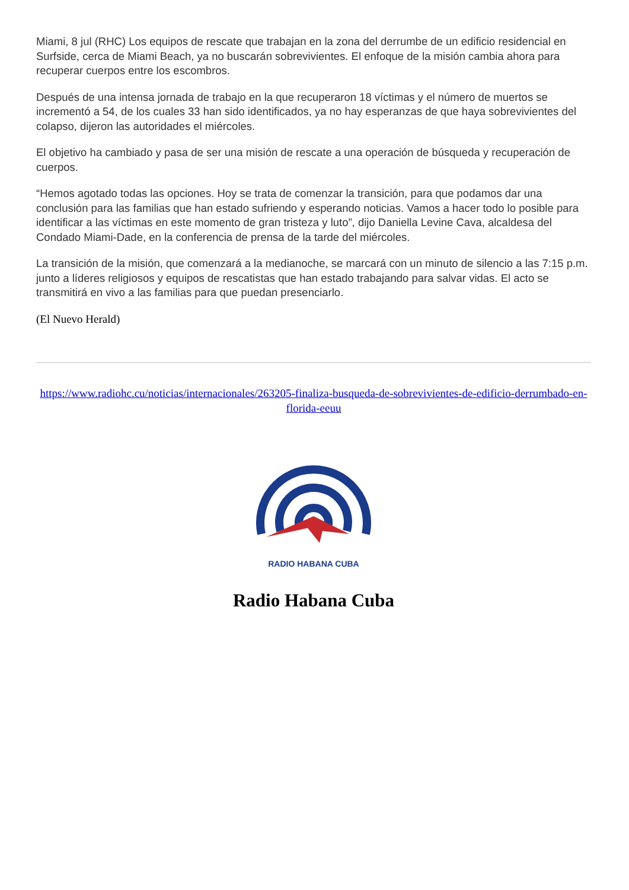Miami, 8 jul (RHC) Los equipos de rescate que trabajan en la zona del derrumbe de un edificio residencial en Surfside, cerca de Miami Beach, ya no buscarán sobrevivientes. El enfoque de la misión cambia ahora para recuperar cuerpos entre los escombros.
Después de una intensa jornada de trabajo en la que recuperaron 18 víctimas y el número de muertos se incrementó a 54, de los cuales 33 han sido identificados, ya no hay esperanzas de que haya sobrevivientes del colapso, dijeron las autoridades el miércoles.
El objetivo ha cambiado y pasa de ser una misión de rescate a una operación de búsqueda y recuperación de cuerpos.
“Hemos agotado todas las opciones. Hoy se trata de comenzar la transición, para que podamos dar una conclusión para las familias que han estado sufriendo y esperando noticias. Vamos a hacer todo lo posible para identificar a las víctimas en este momento de gran tristeza y luto”, dijo Daniella Levine Cava, alcaldesa del Condado Miami-Dade, en la conferencia de prensa de la tarde del miércoles.
La transición de la misión, que comenzará a la medianoche, se marcará con un minuto de silencio a las 7:15 p.m. junto a líderes religiosos y equipos de rescatistas que han estado trabajando para salvar vidas. El acto se transmitirá en vivo a las familias para que puedan presenciarlo.
(El Nuevo Herald)
https://www.radiohc.cu/noticias/internacionales/263205-finaliza-busqueda-de-sobrevivientes-de-edificio-derrumbado-en-florida-eeuu
RADIO HABANA CUBA
Radio Habana Cuba